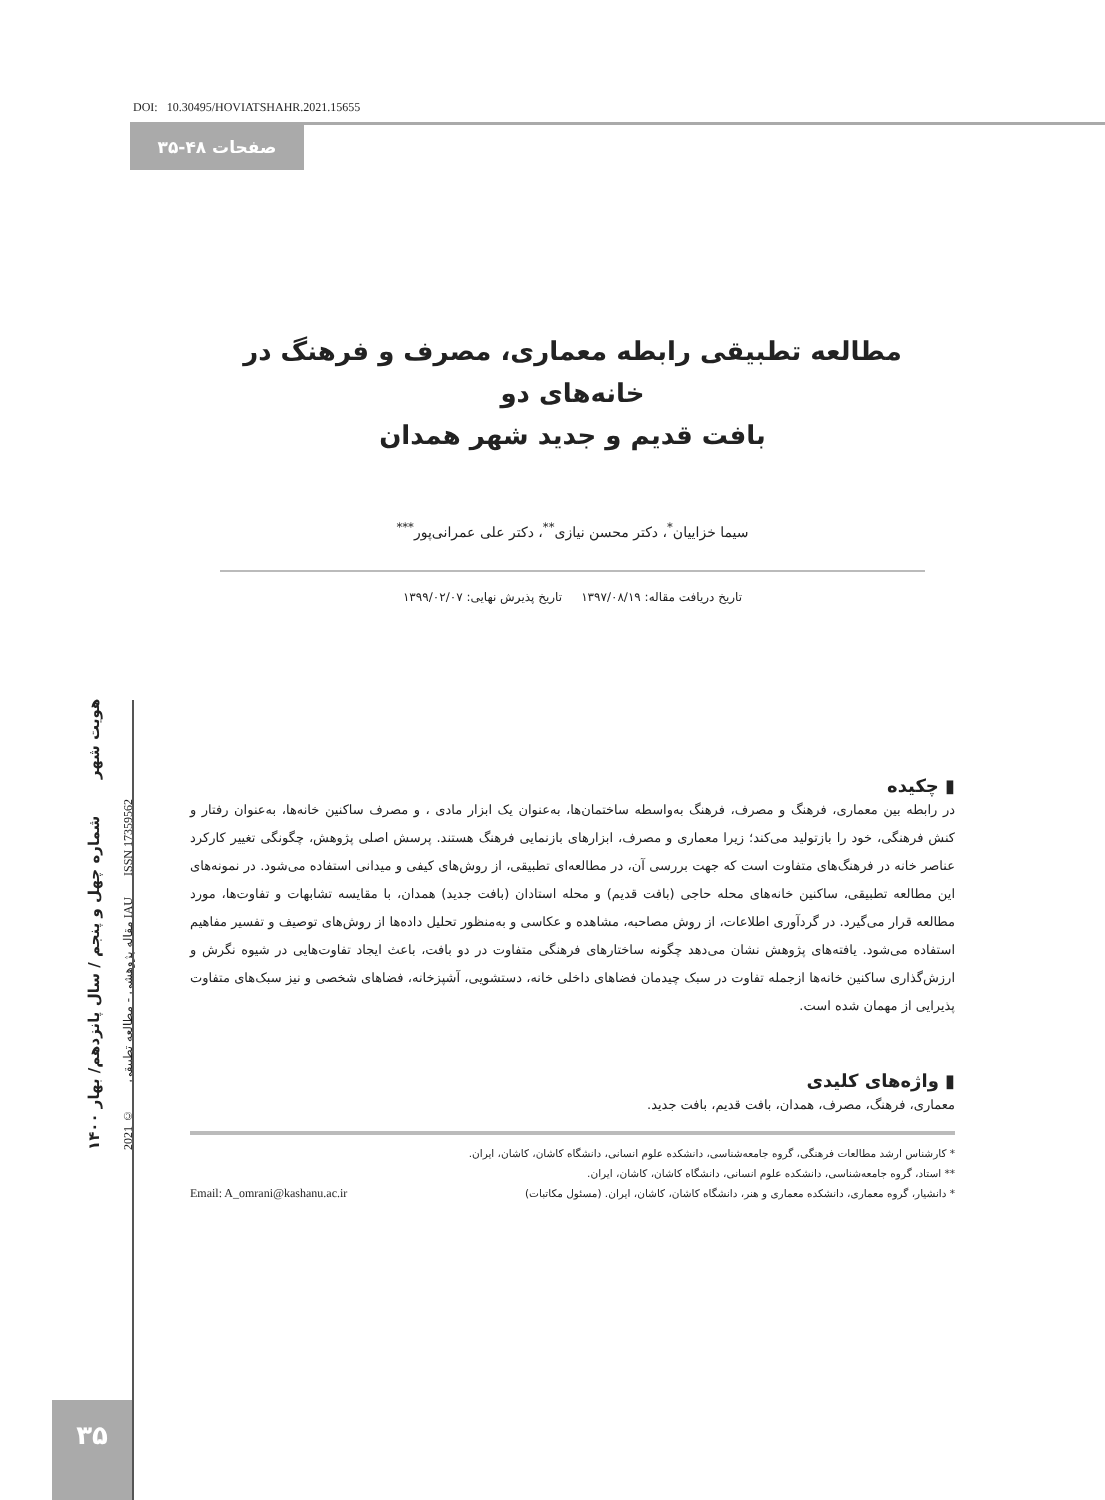DOI: 10.30495/HOVIATSHAHR.2021.15655
صفحات ۴۸-۳۵
مطالعه تطبیقی رابطه معماری، مصرف و فرهنگ در خانه‌های دو
بافت قدیم و جدید شهر همدان
سیما خزاییان<sup>*</sup>، دکتر محسن نیازی<sup>**</sup>، دکتر علی عمرانی‌پور<sup>***</sup>
تاریخ دریافت مقاله: ۱۳۹۷/۰۸/۱۹ تاریخ پذیرش نهایی: ۱۳۹۹/۰۲/۰۷
▮ چکیده
در رابطه بین معماری، فرهنگ و مصرف، فرهنگ به‌واسطه ساختمان‌ها، به‌عنوان یک ابزار مادی ، و مصرف ساکنین خانه‌ها، به‌عنوان رفتار و کنش فرهنگی، خود را بازتولید می‌کند؛ زیرا معماری و مصرف، ابزارهای بازنمایی فرهنگ هستند. پرسش اصلی پژوهش، چگونگی تغییر کارکرد عناصر خانه در فرهنگ‌های متفاوت است که جهت بررسی آن، در مطالعه‌ای تطبیقی، از روش‌های کیفی و میدانی استفاده می‌شود. در نمونه‌های این مطالعه تطبیقی، ساکنین خانه‌های محله حاجی (بافت قدیم) و محله استادان (بافت جدید) همدان، با مقایسه تشابهات و تفاوت‌ها، مورد مطالعه قرار می‌گیرد. در گردآوری اطلاعات، از روش مصاحبه، مشاهده و عکاسی و به‌منظور تحلیل داده‌ها از روش‌های توصیف و تفسیر مفاهیم استفاده می‌شود. یافته‌های پژوهش نشان می‌دهد چگونه ساختارهای فرهنگی متفاوت در دو بافت، باعث ایجاد تفاوت‌هایی در شیوه نگرش و ارزش‌گذاری ساکنین خانه‌ها ازجمله تفاوت در سبک چیدمان فضاهای داخلی خانه، دستشویی، آشپزخانه، فضاهای شخصی و نیز سبک‌های متفاوت پذیرایی از مهمان شده است.
▮ واژه‌های کلیدی
معماری، فرهنگ، مصرف، همدان، بافت قدیم، بافت جدید.
* کارشناس ارشد مطالعات فرهنگی، گروه جامعه‌شناسی، دانشکده علوم انسانی، دانشگاه کاشان، کاشان، ایران.
** استاد، گروه جامعه‌شناسی، دانشکده علوم انسانی، دانشگاه کاشان، کاشان، ایران.
* دانشیار، گروه معماری، دانشکده معماری و هنر، دانشگاه کاشان، کاشان، ایران. (مسئول مکاتبات) Email: A_omrani@kashanu.ac.ir
هویت شهر شماره چهل و پنجم / سال پانزدهم/ بهار ۱۴۰۰
مقاله پژوهشی - مطالعه تطبیقی © 2021 IAU ISSN 17359562
۳۵